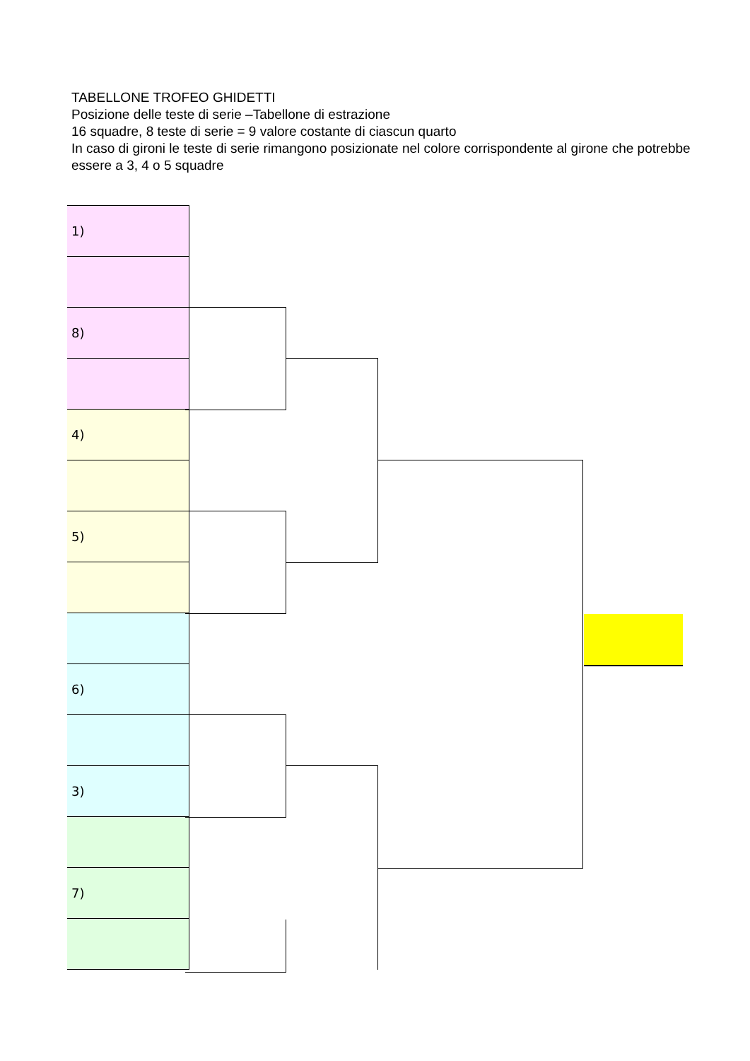TABELLONE TROFEO GHIDETTI
Posizione delle teste di serie –Tabellone di estrazione
16 squadre, 8 teste di serie = 9 valore costante di ciascun quarto
In caso di gironi le teste di serie rimangono posizionate nel colore corrispondente al girone che potrebbe essere a 3, 4 o 5 squadre
| 1) |
| 8) |
| 4) |
| 5) |
| 6) |
| 3) |
| 7) |